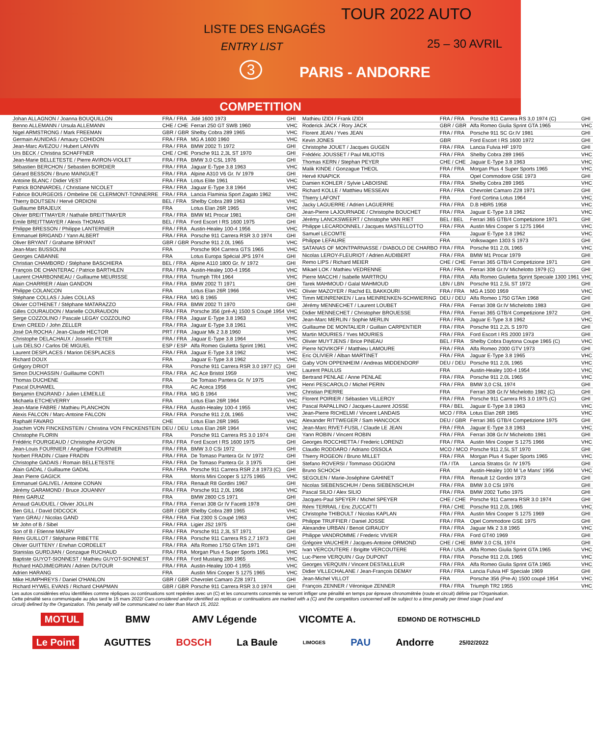LISTE DES ENGAGÉS
ENTRY LIST
TOUR 2022 AUTO
25 – 30 AVRIL
3 PARIS - ANDORRE
COMPETITION
| Johan ALLAGNON / Joanna BOUQUILLON | FRA / FRA | Jidé 1600 1973 | GHI |
| Benno ALLEMANN / Ursula ALLEMANN | CHE / CHE | Ferrari 250 GT SWB 1960 | VHC |
| Nigel ARMSTRONG / Mark FREEMAN | GBR / GBR | Shelby Cobra 289 1965 | VHC |
| Germain AUNIDAS / Amaury COHIDON | FRA / FRA | MG A 1600 1960 | VHC |
| Jean-Marc AVEZOU / Hubert LANVIN | FRA / FRA | BMW 2002 Ti 1972 | GHI |
| Urs BECK / Christina SCHAFFNER | CHE / CHE | Porsche 911 2,3L ST 1970 | GHI |
| Jean-Marie BELLETESTE / Pierre AVIRON-VIOLET | FRA / FRA | BMW 3.0 CSL 1976 | GHI |
| Sébastien BERCHON / Sebastien BORDIER | FRA / FRA | Jaguar E-Type 3.8 1963 | VHC |
| Gérard BESSON / Bruno MAINGUET | FRA / FRA | Alpine A310 V6 Gr. IV 1979 | GHI |
| Antoine BLANC / Didier VEST | FRA / FRA | Lotus Elite 1961 | VHC |
| Patrick BONNARDEL / Christiane NICOLET | FRA / FRA | Jaguar E-Type 3.8 1964 | VHC |
| Fabrice BOURGEOIS / Ombeline DE CLERMONT-TONNERRE | FRA / FRA | Lancia Flaminia Sport Zagato 1962 | VHC |
| Thierry BOUTSEN / Hervé ORDIONI | BEL / FRA | Shelby Cobra 289 1963 | VHC |
| Guillaume BRAJEUX | FRA | Lotus Elan 26R 1965 | VHC |
| Olivier BREITTMAYER / Nathalie BREITTMAYER | FRA / FRA | BMW M1 Procar 1981 | GHI |
| Emile BREITTMAYER / Alexis THOMAS | BEL / FRA | Ford Escort I RS 1600 1975 | GHI |
| Philippe BRESSON / Philippe LANTERNIER | FRA / FRA | Austin-Healey 100-4 1956 | VHC |
| Emmanuel BRIGAND / Yann ALBERT | FRA / FRA | Porsche 911 Carrera RSR 3.0 1974 | GHI |
| Oliver BRYANT / Grahame BRYANT | GBR / GBR | Porsche 911 2.0L 1965 | VHC |
| Jean-Marc BUSSOLINI | FRA | Porsche 904 Carrera GTS 1965 | VHC |
| Georges CABANNE | FRA | Lotus Europa Spécial JPS 1974 | GHI |
| Christian CHAMBORD / Stéphane BASCHIERA | BEL / FRA | Alpine A110 1800 Gr. IV 1972 | GHI |
| François DE CHANTERAC / Patrice BARTHLEN | FRA / FRA | Austin-Healey 100-4 1956 | VHC |
| Laurent CHARBONNEAU / Guillaume MEURISSE | FRA / FRA | Triumph TR4 1964 | VHC |
| Alain CHARRIER / Alain GANDON | FRA / FRA | BMW 2002 TI 1971 | GHI |
| Philippe COLANCON | FRA | Lotus Elan 26R 1966 | VHC |
| Stéphane COLLAS / Jules COLLAS | FRA / FRA | MG B 1965 | VHC |
| Olivier COTHENET / Stéphane MATARAZZO | FRA / FRA | BMW 2002 TI 1970 | GHI |
| Gilles COURAUDON / Marielle COURAUDON | FRA / FRA | Porsche 356 (pré-A) 1500 S Coupé 1954 | VHC |
| Serge COZZOLINO / Pascale LEGAY COZZOLINO | FRA / FRA | Jaguar E-Type 3.8 1963 | VHC |
| Erwin CREED / John ZELLER | FRA / FRA | Jaguar E-Type 3.8 1961 | VHC |
| José DA ROCHA / Jean-Claude HECTOR | PRT / FRA | Jaguar Mk 2 3.8 1960 | VHC |
| Christophe DELACHAUX / Josselin PETER | FRA / FRA | Jaguar E-Type 3.8 1964 | VHC |
| Luis DELSO / Carlos DE MIGUEL | ESP / ESP | Alfa Romeo Giulietta Sprint 1961 | VHC |
| Laurent DESPLACES / Marion DESPLACES | FRA / FRA | Jaguar E-Type 3.8 1962 | VHC |
| Richard DOUX | FRA | Jaguar E-Type 3.8 1962 | VHC |
| Grégory DRIOT | FRA | Porsche 911 Carrera RSR 3.0 1977 (C) | GHI |
| Simon DUCHASSIN / Guillaume CONTI | FRA / FRA | AC Ace Bristol 1959 | VHC |
| Thomas DUCHENE | FRA | De Tomaso Pantera Gr. IV 1975 | GHI |
| Pascal DUHAMEL | FRA | AC Aceca 1956 | VHC |
| Benjamin ENGRAND / Julien LEMEILLE | FRA / FRA | MG B 1964 | VHC |
| Michaela ETCHEVERRY | FRA | Lotus Elan 26R 1964 | VHC |
| Jean-Marie FABRE / Mathieu PLANCHON | FRA / FRA | Austin-Healey 100-4 1955 | VHC |
| Alexis FALCON / Marc-Antoine FALCON | FRA / FRA | Porsche 911 2,0L 1965 | VHC |
| Raphaël FAVARO | CHE | Lotus Elan 26R 1965 | VHC |
| Joachim VON FINCKENSTEIN / Christina VON FINCKENSTEIN | DEU / DEU | Lotus Elan 26R 1964 | VHC |
| Christophe FLORIN | FRA | Porsche 911 Carrera RS 3.0 1974 | GHI |
| Frédéric FOURGEAUD / Christophe AYGON | FRA / FRA | Ford Escort I RS 1600 1975 | GHI |
| Jean-Louis FOURNIER / Angélique FOURNIER | FRA / FRA | BMW 3.0 CSi 1972 | GHI |
| Norbert FRADIN / Claire FRADIN | FRA / FRA | De Tomaso Pantera Gr. IV 1972 | GHI |
| Christophe GADAIS / Romain BELLETESTE | FRA / FRA | De Tomaso Pantera Gr. 3 1975 | GHI |
| Alain GADAL / Guillaume GADAL | FRA / FRA | Porsche 911 Carrera RSR 2.8 1973 (C) | GHI |
| Jean Pierre GAGICK | FRA | Morris Mini Cooper S 1275 1965 | VHC |
| Emmanuel GALIVEL / Antoine CONAN | FRA / FRA | Renault R8 Gordini 1967 | GHI |
| Jérémy GARAMOND / Bruce JOUANNY | FRA / FRA | Porsche 911 2,0L 1966 | VHC |
| Rémi GARUZ | FRA | BMW 2800 CS 1971 | GHI |
| Arnaud GAUDUEL / Olivier JOLLIN | FRA / FRA | Ferrari 308 Gr IV Facetti 1978 | GHI |
| Ben GILL / David DIDCOCK | GBR / GBR | Shelby Cobra 289 1965 | VHC |
| Yann GRAU / Nicolas GAND | FRA / FRA | Fiat 2300 S Coupé 1963 | VHC |
| Mr John of B / Sibel | FRA / FRA | Ligier JS2 1975 | GHI |
| Son of B / Etienne MAURY | FRA / FRA | Porsche 911 2,3L ST 1971 | GHI |
| Rémi GUILLOT / Stéphanie RIBETTE | FRA / FRA | Porsche 911 Carrera RS 2,7 1973 | GHI |
| Olivier GUITTENY / Erwhan CORDELET | FRA / FRA | Alfa Romeo 1750 GTAm 1971 | GHI |
| Stanislas GURDJIAN / Gonzague RUCHAUD | FRA / FRA | Morgan Plus 4 Super Sports 1961 | VHC |
| Baptiste GUYOT-SIONNEST / Mathieu GUYOT-SIONNEST | FRA / FRA | Ford Mustang 289 1965 | VHC |
| Richard HADJIMEGRIAN / Adrien DUTOUR | FRA / FRA | Austin-Healey 100-4 1955 | VHC |
| Adrien HARANG | FRA | Austin Mini Cooper S 1275 1965 | VHC |
| Mike HUMPHREYS / Daniel O'HANLON | GBR / GBR | Chevrolet Camaro Z28 1971 | GHI |
| Richard HYWEL EVANS / Richard CHAPMAN | GBR / GBR | Porsche 911 Carrera RSR 3.0 1974 | GHI |
| Mathieu IZIDI / Frank IZIDI | FRA / FRA | Porsche 911 Carrera RS 3,0 1974 (C) | GHI |
| Roderick JACK / Rory JACK | GBR / GBR | Alfa Romeo Giulia Sprint GTA 1965 | VHC |
| Florent JEAN / Yves JEAN | FRA / FRA | Porsche 911 SC Gr.IV 1981 | GHI |
| Kevin JONES | GBR | Ford Escort I RS 1600 1972 | GHI |
| Christophe JOUET / Jacques GUGEN | FRA / FRA | Lancia Fulvia HF 1970 | GHI |
| Frédéric JOUSSET / Paul MILIOTIS | FRA / FRA | Shelby Cobra 289 1965 | VHC |
| Thomas KERN / Stephan PEYER | CHE / CHE | Jaguar E-Type 3.8 1963 | VHC |
| Malik KINDE / Gonzague THEOL | FRA / FRA | Morgan Plus 4 Super Sports 1965 | VHC |
| Hervé KNAPICK | FRA | Opel Commodore GSE 1973 | GHI |
| Damien KOHLER / Sylvie LABOISNE | FRA / FRA | Shelby Cobra 289 1965 | VHC |
| Richard KOLLE / Matthieu MESSEAN | FRA / FRA | Chevrolet Camaro Z28 1971 | GHI |
| Thierry LAFONT | FRA | Ford Cortina Lotus 1964 | VHC |
| Jacky LAGUERRE / Adrien LAGUERRE | FRA / FRA | D.B HBR5 1958 | VHC |
| Jean-Pierre LAJOURNADE / Christophe BOUCHET | FRA / FRA | Jaguar E-Type 3.8 1962 | VHC |
| Jérémy LANCKSWEERT / Christophe VAN RIET | BEL / BEL | Ferrari 365 GTB/4 Competizione 1971 | GHI |
| Philippe LECARDONNEL / Jacques MASTELLOTTO | FRA / FRA | Austin Mini Cooper S 1275 1964 | VHC |
| Samuel LECOMTE | FRA | Jaguar E-Type 3.8 1962 | VHC |
| Philippe LEFAURE | FRA | Volkswagen 1303 S 1973 | GHI |
| SATANAS OF MONTPARNASSE / DIABOLO DE CHARBO | FRA / FRA | Porsche 911 2,0L 1965 | VHC |
| Nicolas LEROY-FLEURIOT / Adrien AUDIBERT | FRA / FRA | BMW M1 Procar 1979 | GHI |
| Remo LIPS / Richard MEIER | CHE / CHE | Ferrari 365 GTB/4 Competizione 1971 | GHI |
| Mikael LOK / Mathieu VEDRENNE | FRA / FRA | Ferrari 308 Gr.IV Michelotto 1979 (C) | GHI |
| Pierre MACCHI / Isabelle MARTROU | FRA / FRA | Alfa Romeo Giulietta Sprint Speciale 1300 1961 | VHC |
| Tarek MAHMOUD / Galal MAHMOUD | LBN / LBN | Porsche 911 2,5L ST 1972 | GHI |
| Olivier MAZOYER / Rachid EL BAKKOURI | FRA / FRA | MG A 1500 1959 | VHC |
| Timm MEINRENKEN / Lara MEINRENKEN-SCHWIERING | DEU / DEU | Alfa Romeo 1750 GTAm 1968 | GHI |
| Jérémy MENNECHET / Laurent LOUBET | FRA / FRA | Ferrari 308 Gr.IV Michelotto 1983 | GHI |
| Didier MENNECHET / Christopher BROUESSE | FRA / FRA | Ferrari 365 GTB/4 Competizione 1972 | GHI |
| Jean-Marc MERLIN / Sophie MERLIN | FRA / FRA | Jaguar E-Type 3.8 1962 | VHC |
| Guillaume DE MONTALIER / Guillain CARPENTIER | FRA / FRA | Porsche 911 2,2L S 1970 | GHI |
| Martin MOURIES / Yves MOURIES | FRA / FRA | Ford Escort I RS 2000 1973 | GHI |
| Olivier MUYTJENS / Brice PINEAU | BEL / FRA | Shelby Cobra Daytona Coupe 1965 (C) | VHC |
| Pierre NOVIKOFF / Matthieu LAMOURE | FRA / FRA | Alfa Romeo 2000 GTV 1973 | GHI |
| Eric OLIVIER / Alban MARTINET | FRA / FRA | Jaguar E-Type 3.8 1965 | VHC |
| Gaby VON OPPENHEIM / Andreas MIDDENDORF | DEU / DEU | Porsche 911 2,0L 1965 | VHC |
| Laurent PAULUS | FRA | Austin-Healey 100-4 1954 | VHC |
| Bertrand PENLAE / Anne PENLAE | FRA / FRA | Porsche 911 2,0L 1965 | VHC |
| Henri PESCAROLO / Michel PERIN | FRA / FRA | BMW 3,0 CSL 1974 | GHI |
| Christian PIERRE | FRA | Ferrari 308 Gr.IV Michelotto 1982 (C) | GHI |
| Florent POIRIER / Sébastien VILLEROY | FRA / FRA | Porsche 911 Carrera RS 3.0 1975 (C) | GHI |
| Pascal RAPALLINO / Jacques-Laurent JOSSE | FRA / BEL | Jaguar E-Type 3.8 1963 | VHC |
| Jean-Pierre RICHELMI / Vincent LANDAIS | MCO / FRA | Lotus Elan 26R 1965 | VHC |
| Alexander RITTWEGER / Sam HANCOCK | DEU / GBR | Ferrari 365 GTB/4 Competizione 1975 | GHI |
| Jean-Marc RIVET-FUSIL / Claude LE JEAN | FRA / FRA | Jaguar E-Type 3.8 1963 | VHC |
| Yann ROBIN / Vincent ROBIN | FRA / FRA | Ferrari 308 Gr.IV Michelotto 1981 | GHI |
| Georges ROCCHIETTA / Frederic LORENZI | FRA / FRA | Austin Mini Cooper S 1275 1966 | VHC |
| Claudio RODDARO / Adriano OSSOLA | MCO / MCO | Porsche 911 2,5L ST 1970 | GHI |
| Thierry ROGEON / Bruno MILLET | FRA / FRA | Morgan Plus 4 Super Sports 1965 | VHC |
| Stefano ROVERSI / Tommaso OGGIONI | ITA / ITA | Lancia Stratos Gr. IV 1975 | GHI |
| Bruno SCHOCH | FRA | Austin-Healey 100 M 'Le Mans' 1956 | VHC |
| SEGOLEN / Marie-Joséphine GAHINET | FRA / FRA | Renault 12 Gordini 1973 | GHI |
| Nicolas SIEBENSCHUH / Denis SIEBENSCHUH | FRA / FRA | BMW 3.0 CSi 1976 | GHI |
| Pascal SILIO / Alex SILIO | FRA / FRA | BMW 2002 Turbo 1975 | GHI |
| Jacques-Paul SPEYER / Michel SPEYER | CHE / CHE | Porsche 911 Carrera RSR 3.0 1974 | GHI |
| Rémi TERRAIL / Eric ZUCCATTI | FRA / CHE | Porsche 911 2,0L 1965 | VHC |
| Christophe THIBOULT / Nicolas KAPLAN | FRA / FRA | Austin Mini Cooper S 1275 1969 | GHI |
| Philippe TRUFFIER / Daniel JOSSE | FRA / FRA | Opel Commodore GSE 1975 | GHI |
| Alexandre URBAN / Benoit GIRAUDY | FRA / FRA | Jaguar Mk 2 3.8 1965 | VHC |
| Philippe VANDROMME / Frederic VIVIER | FRA / FRA | Ford GT40 1969 | GHI |
| Grégoire VAUCHER / Jacques-Antoine ORMOND | CHE / CHE | BMW 3.0 CSL 1974 | GHI |
| Ivan VERCOUTERE / Brigitte VERCOUTERE | FRA / USA | Alfa Romeo Giulia Sprint GTA 1965 | VHC |
| Luc-Pierre VERQUIN / Guy DUPONT | FRA / FRA | Porsche 911 2,0L 1965 | VHC |
| Georges VERQUIN / Vincent DESTAILLEUR | FRA / FRA | Alfa Romeo Giulia Sprint GTA 1965 | VHC |
| Didier VILLECHALANE / Jean-François DEMAY | FRA / FRA | Lancia Fulvia HF Speciale 1969 | GHI |
| Jean-Michel VILLOT | FRA | Porsche 356 (Pre-A) 1500 coupé 1954 | VHC |
| François ZENNER / Véronique ZENNER | FRA / FRA | Triumph TR2 1955 | VHC |
Les autos considérées et/ou identifiées comme répliques ou continuations sont repérées avec un (C) et les concurrents concernés se verront infliger une pénalité en temps par épreuve chronométrée (route et circuit) définie par l'Organisation. Cette pénalité sera communiquée au plus tard le 15 mars 2022/ Cars considered and/or identified as replicas or continuations are marked with a (C) and the competitors concerned will be subject to a time penalty per timed stage (road and circuit) defined by the Organization. This penalty will be communicated no later than March 15, 2022.
MOTUL BMW AMV Légende VICOMTE A. EDMOND DE ROTHSCHILD
Le Point AGUTTES BOSCH La Baule LIMOGES PAU Andorre 25/02/2022